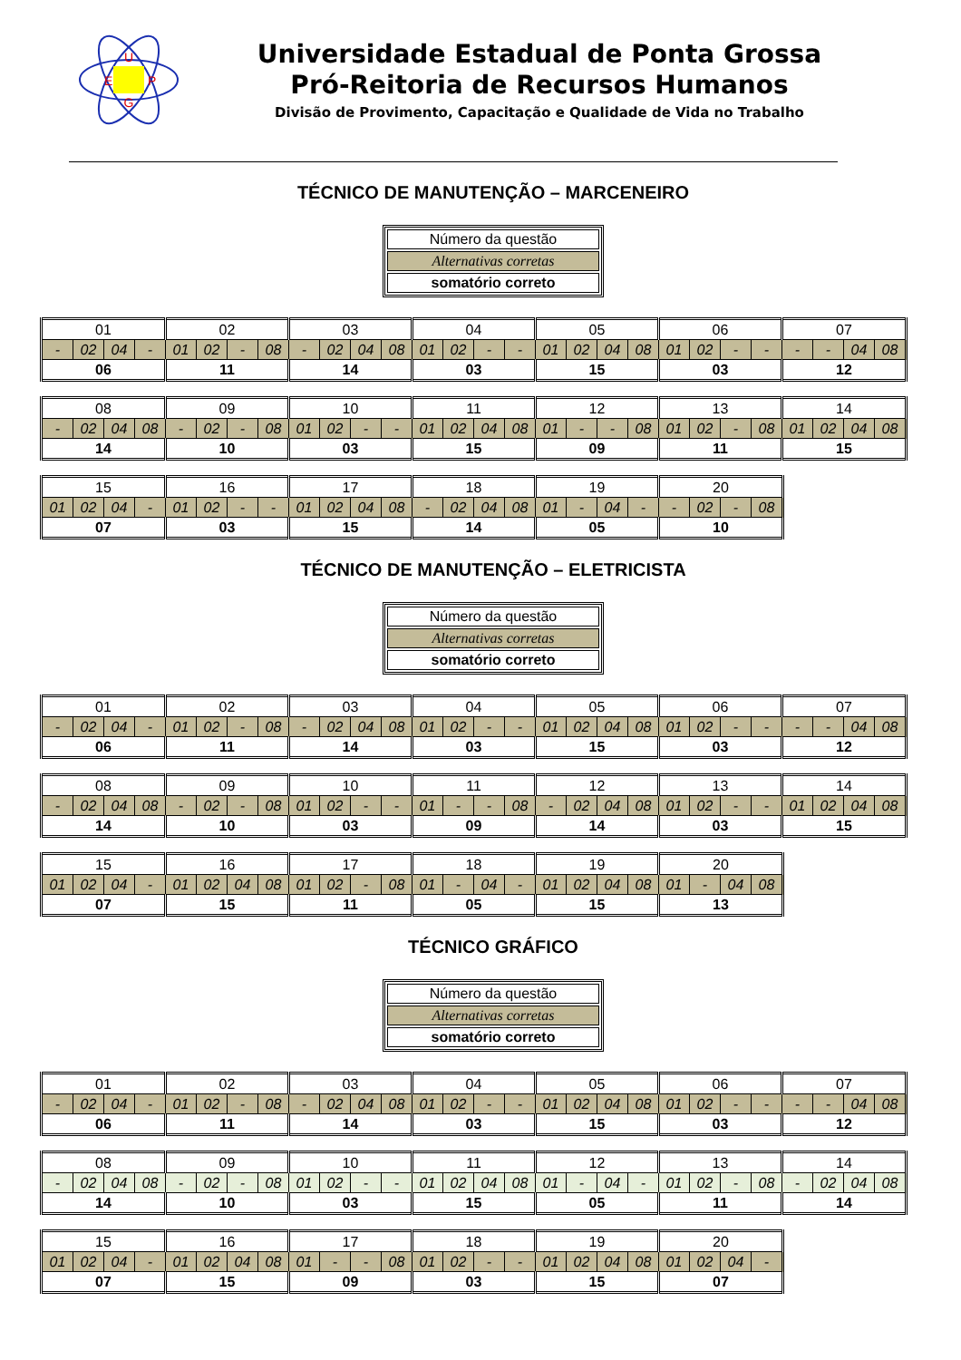U
E
P
G
Universidade Estadual de Ponta Grossa
Pró-Reitoria de Recursos Humanos
Divisão de Provimento, Capacitação e Qualidade de Vida no Trabalho
TÉCNICO DE MANUTENÇÃO – MARCENEIRO
| Número da questão |
| Alternativas corretas |
| somatório correto |
| 01 | | | | 02 | | | | 03 | | | | 04 | | | | 05 | | | | 06 | | | | 07 | | | |
| - | 02 | 04 | - | 01 | 02 | - | 08 | - | 02 | 04 | 08 | 01 | 02 | - | - | 01 | 02 | 04 | 08 | 01 | 02 | - | - | - | - | 04 | 08 |
| 06 | | | | 11 | | | | 14 | | | | 03 | | | | 15 | | | | 03 | | | | 12 | | | |
| 08 | | | | 09 | | | | 10 | | | | 11 | | | | 12 | | | | 13 | | | | 14 | | | |
| - | 02 | 04 | 08 | - | 02 | - | 08 | 01 | 02 | - | - | 01 | 02 | 04 | 08 | 01 | - | - | 08 | 01 | 02 | - | 08 | 01 | 02 | 04 | 08 |
| 14 | | | | 10 | | | | 03 | | | | 15 | | | | 09 | | | | 11 | | | | 15 | | | |
| 15 | | | | 16 | | | | 17 | | | | 18 | | | | 19 | | | | 20 | | | |
| 01 | 02 | 04 | - | 01 | 02 | - | - | 01 | 02 | 04 | 08 | - | 02 | 04 | 08 | 01 | - | 04 | - | - | 02 | - | 08 |
| 07 | | | | 03 | | | | 15 | | | | 14 | | | | 05 | | | | 10 | | | |
TÉCNICO DE MANUTENÇÃO – ELETRICISTA
| Número da questão |
| Alternativas corretas |
| somatório correto |
| 01 | | | | 02 | | | | 03 | | | | 04 | | | | 05 | | | | 06 | | | | 07 | | | |
| - | 02 | 04 | - | 01 | 02 | - | 08 | - | 02 | 04 | 08 | 01 | 02 | - | - | 01 | 02 | 04 | 08 | 01 | 02 | - | - | - | - | 04 | 08 |
| 06 | | | | 11 | | | | 14 | | | | 03 | | | | 15 | | | | 03 | | | | 12 | | | |
| 08 | | | | 09 | | | | 10 | | | | 11 | | | | 12 | | | | 13 | | | | 14 | | | |
| - | 02 | 04 | 08 | - | 02 | - | 08 | 01 | 02 | - | - | 01 | - | - | 08 | - | 02 | 04 | 08 | 01 | 02 | - | - | 01 | 02 | 04 | 08 |
| 14 | | | | 10 | | | | 03 | | | | 09 | | | | 14 | | | | 03 | | | | 15 | | | |
| 15 | | | | 16 | | | | 17 | | | | 18 | | | | 19 | | | | 20 | | | |
| 01 | 02 | 04 | - | 01 | 02 | 04 | 08 | 01 | 02 | - | 08 | 01 | - | 04 | - | 01 | 02 | 04 | 08 | 01 | - | 04 | 08 |
| 07 | | | | 15 | | | | 11 | | | | 05 | | | | 15 | | | | 13 | | | |
TÉCNICO GRÁFICO
| Número da questão |
| Alternativas corretas |
| somatório correto |
| 01 | | | | 02 | | | | 03 | | | | 04 | | | | 05 | | | | 06 | | | | 07 | | | |
| - | 02 | 04 | - | 01 | 02 | - | 08 | - | 02 | 04 | 08 | 01 | 02 | - | - | 01 | 02 | 04 | 08 | 01 | 02 | - | - | - | - | 04 | 08 |
| 06 | | | | 11 | | | | 14 | | | | 03 | | | | 15 | | | | 03 | | | | 12 | | | |
| 08 | | | | 09 | | | | 10 | | | | 11 | | | | 12 | | | | 13 | | | | 14 | | | |
| - | 02 | 04 | 08 | - | 02 | - | 08 | 01 | 02 | - | - | 01 | 02 | 04 | 08 | 01 | - | 04 | - | 01 | 02 | - | 08 | - | 02 | 04 | 08 |
| 14 | | | | 10 | | | | 03 | | | | 15 | | | | 05 | | | | 11 | | | | 14 | | | |
| 15 | | | | 16 | | | | 17 | | | | 18 | | | | 19 | | | | 20 | | | |
| 01 | 02 | 04 | - | 01 | 02 | 04 | 08 | 01 | - | - | 08 | 01 | 02 | - | - | 01 | 02 | 04 | 08 | 01 | 02 | 04 | - |
| 07 | | | | 15 | | | | 09 | | | | 03 | | | | 15 | | | | 07 | | | |